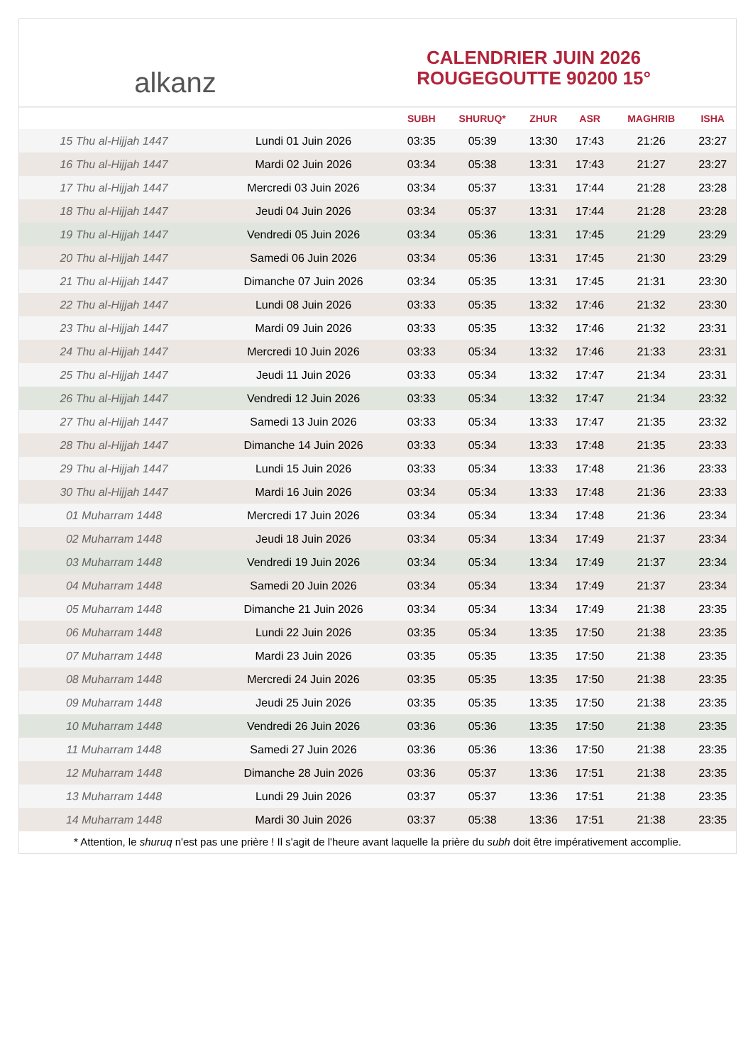alkanz
CALENDRIER JUIN 2026
ROUGEGOUTTE 90200 15°
| | | SUBH | SHURUQ* | ZHUR | ASR | MAGHRIB | ISHA |
| --- | --- | --- | --- | --- | --- | --- | --- |
| 15 Thu al-Hijjah 1447 | Lundi 01 Juin 2026 | 03:35 | 05:39 | 13:30 | 17:43 | 21:26 | 23:27 |
| 16 Thu al-Hijjah 1447 | Mardi 02 Juin 2026 | 03:34 | 05:38 | 13:31 | 17:43 | 21:27 | 23:27 |
| 17 Thu al-Hijjah 1447 | Mercredi 03 Juin 2026 | 03:34 | 05:37 | 13:31 | 17:44 | 21:28 | 23:28 |
| 18 Thu al-Hijjah 1447 | Jeudi 04 Juin 2026 | 03:34 | 05:37 | 13:31 | 17:44 | 21:28 | 23:28 |
| 19 Thu al-Hijjah 1447 | Vendredi 05 Juin 2026 | 03:34 | 05:36 | 13:31 | 17:45 | 21:29 | 23:29 |
| 20 Thu al-Hijjah 1447 | Samedi 06 Juin 2026 | 03:34 | 05:36 | 13:31 | 17:45 | 21:30 | 23:29 |
| 21 Thu al-Hijjah 1447 | Dimanche 07 Juin 2026 | 03:34 | 05:35 | 13:31 | 17:45 | 21:31 | 23:30 |
| 22 Thu al-Hijjah 1447 | Lundi 08 Juin 2026 | 03:33 | 05:35 | 13:32 | 17:46 | 21:32 | 23:30 |
| 23 Thu al-Hijjah 1447 | Mardi 09 Juin 2026 | 03:33 | 05:35 | 13:32 | 17:46 | 21:32 | 23:31 |
| 24 Thu al-Hijjah 1447 | Mercredi 10 Juin 2026 | 03:33 | 05:34 | 13:32 | 17:46 | 21:33 | 23:31 |
| 25 Thu al-Hijjah 1447 | Jeudi 11 Juin 2026 | 03:33 | 05:34 | 13:32 | 17:47 | 21:34 | 23:31 |
| 26 Thu al-Hijjah 1447 | Vendredi 12 Juin 2026 | 03:33 | 05:34 | 13:32 | 17:47 | 21:34 | 23:32 |
| 27 Thu al-Hijjah 1447 | Samedi 13 Juin 2026 | 03:33 | 05:34 | 13:33 | 17:47 | 21:35 | 23:32 |
| 28 Thu al-Hijjah 1447 | Dimanche 14 Juin 2026 | 03:33 | 05:34 | 13:33 | 17:48 | 21:35 | 23:33 |
| 29 Thu al-Hijjah 1447 | Lundi 15 Juin 2026 | 03:33 | 05:34 | 13:33 | 17:48 | 21:36 | 23:33 |
| 30 Thu al-Hijjah 1447 | Mardi 16 Juin 2026 | 03:34 | 05:34 | 13:33 | 17:48 | 21:36 | 23:33 |
| 01 Muharram 1448 | Mercredi 17 Juin 2026 | 03:34 | 05:34 | 13:34 | 17:48 | 21:36 | 23:34 |
| 02 Muharram 1448 | Jeudi 18 Juin 2026 | 03:34 | 05:34 | 13:34 | 17:49 | 21:37 | 23:34 |
| 03 Muharram 1448 | Vendredi 19 Juin 2026 | 03:34 | 05:34 | 13:34 | 17:49 | 21:37 | 23:34 |
| 04 Muharram 1448 | Samedi 20 Juin 2026 | 03:34 | 05:34 | 13:34 | 17:49 | 21:37 | 23:34 |
| 05 Muharram 1448 | Dimanche 21 Juin 2026 | 03:34 | 05:34 | 13:34 | 17:49 | 21:38 | 23:35 |
| 06 Muharram 1448 | Lundi 22 Juin 2026 | 03:35 | 05:34 | 13:35 | 17:50 | 21:38 | 23:35 |
| 07 Muharram 1448 | Mardi 23 Juin 2026 | 03:35 | 05:35 | 13:35 | 17:50 | 21:38 | 23:35 |
| 08 Muharram 1448 | Mercredi 24 Juin 2026 | 03:35 | 05:35 | 13:35 | 17:50 | 21:38 | 23:35 |
| 09 Muharram 1448 | Jeudi 25 Juin 2026 | 03:35 | 05:35 | 13:35 | 17:50 | 21:38 | 23:35 |
| 10 Muharram 1448 | Vendredi 26 Juin 2026 | 03:36 | 05:36 | 13:35 | 17:50 | 21:38 | 23:35 |
| 11 Muharram 1448 | Samedi 27 Juin 2026 | 03:36 | 05:36 | 13:36 | 17:50 | 21:38 | 23:35 |
| 12 Muharram 1448 | Dimanche 28 Juin 2026 | 03:36 | 05:37 | 13:36 | 17:51 | 21:38 | 23:35 |
| 13 Muharram 1448 | Lundi 29 Juin 2026 | 03:37 | 05:37 | 13:36 | 17:51 | 21:38 | 23:35 |
| 14 Muharram 1448 | Mardi 30 Juin 2026 | 03:37 | 05:38 | 13:36 | 17:51 | 21:38 | 23:35 |
* Attention, le shuruq n'est pas une prière ! Il s'agit de l'heure avant laquelle la prière du subh doit être impérativement accomplie.